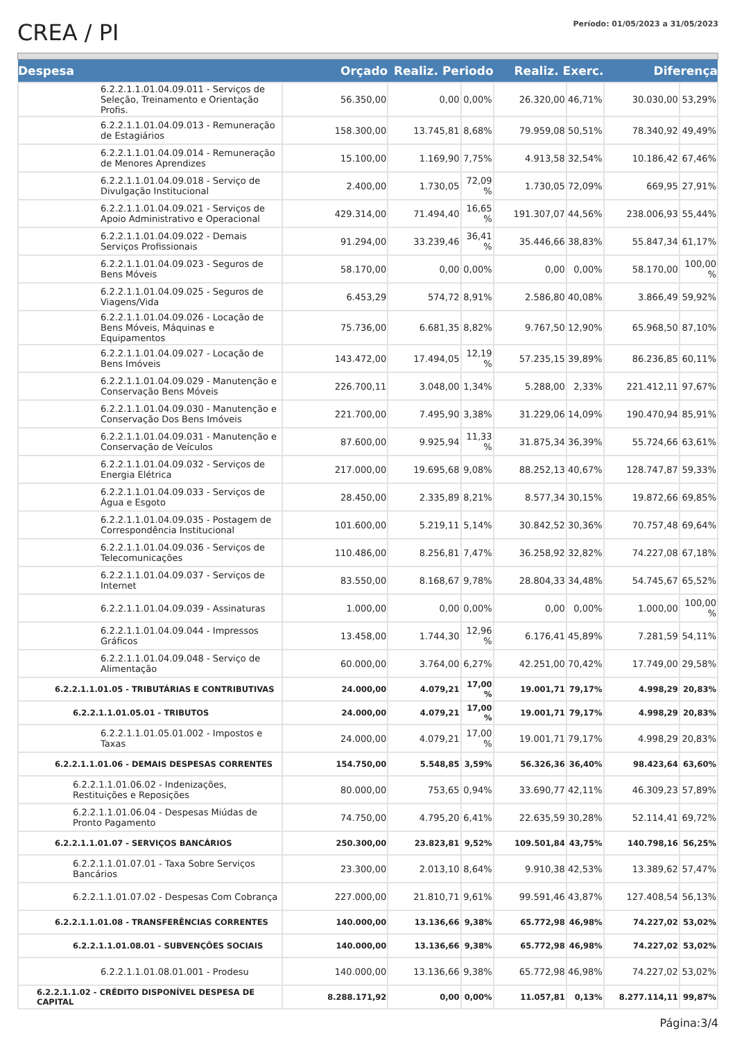CREA / PI
Período: 01/05/2023 a 31/05/2023
| Despesa | Orçado | Realiz. Periodo | | Realiz. Exerc. | | Diferença | |
| --- | --- | --- | --- | --- | --- | --- | --- |
| 6.2.2.1.1.01.04.09.011 - Serviços de Seleção, Treinamento e Orientação Profis. | 56.350,00 | 0,00 | 0,00% | 26.320,00 | 46,71% | 30.030,00 | 53,29% |
| 6.2.2.1.1.01.04.09.013 - Remuneração de Estagiários | 158.300,00 | 13.745,81 | 8,68% | 79.959,08 | 50,51% | 78.340,92 | 49,49% |
| 6.2.2.1.1.01.04.09.014 - Remuneração de Menores Aprendizes | 15.100,00 | 1.169,90 | 7,75% | 4.913,58 | 32,54% | 10.186,42 | 67,46% |
| 6.2.2.1.1.01.04.09.018 - Serviço de Divulgação Institucional | 2.400,00 | 1.730,05 | 72,09 % | 1.730,05 | 72,09% | 669,95 | 27,91% |
| 6.2.2.1.1.01.04.09.021 - Serviços de Apoio Administrativo e Operacional | 429.314,00 | 71.494,40 | 16,65 % | 191.307,07 | 44,56% | 238.006,93 | 55,44% |
| 6.2.2.1.1.01.04.09.022 - Demais Serviços Profissionais | 91.294,00 | 33.239,46 | 36,41 % | 35.446,66 | 38,83% | 55.847,34 | 61,17% |
| 6.2.2.1.1.01.04.09.023 - Seguros de Bens Móveis | 58.170,00 | 0,00 | 0,00% | 0,00 | 0,00% | 58.170,00 | 100,00 % |
| 6.2.2.1.1.01.04.09.025 - Seguros de Viagens/Vida | 6.453,29 | 574,72 | 8,91% | 2.586,80 | 40,08% | 3.866,49 | 59,92% |
| 6.2.2.1.1.01.04.09.026 - Locação de Bens Móveis, Máquinas e Equipamentos | 75.736,00 | 6.681,35 | 8,82% | 9.767,50 | 12,90% | 65.968,50 | 87,10% |
| 6.2.2.1.1.01.04.09.027 - Locação de Bens Imóveis | 143.472,00 | 17.494,05 | 12,19 % | 57.235,15 | 39,89% | 86.236,85 | 60,11% |
| 6.2.2.1.1.01.04.09.029 - Manutenção e Conservação Bens Móveis | 226.700,11 | 3.048,00 | 1,34% | 5.288,00 | 2,33% | 221.412,11 | 97,67% |
| 6.2.2.1.1.01.04.09.030 - Manutenção e Conservação Dos Bens Imóveis | 221.700,00 | 7.495,90 | 3,38% | 31.229,06 | 14,09% | 190.470,94 | 85,91% |
| 6.2.2.1.1.01.04.09.031 - Manutenção e Conservação de Veículos | 87.600,00 | 9.925,94 | 11,33 % | 31.875,34 | 36,39% | 55.724,66 | 63,61% |
| 6.2.2.1.1.01.04.09.032 - Serviços de Energia Elétrica | 217.000,00 | 19.695,68 | 9,08% | 88.252,13 | 40,67% | 128.747,87 | 59,33% |
| 6.2.2.1.1.01.04.09.033 - Serviços de Água e Esgoto | 28.450,00 | 2.335,89 | 8,21% | 8.577,34 | 30,15% | 19.872,66 | 69,85% |
| 6.2.2.1.1.01.04.09.035 - Postagem de Correspondência Institucional | 101.600,00 | 5.219,11 | 5,14% | 30.842,52 | 30,36% | 70.757,48 | 69,64% |
| 6.2.2.1.1.01.04.09.036 - Serviços de Telecomunicações | 110.486,00 | 8.256,81 | 7,47% | 36.258,92 | 32,82% | 74.227,08 | 67,18% |
| 6.2.2.1.1.01.04.09.037 - Serviços de Internet | 83.550,00 | 8.168,67 | 9,78% | 28.804,33 | 34,48% | 54.745,67 | 65,52% |
| 6.2.2.1.1.01.04.09.039 - Assinaturas | 1.000,00 | 0,00 | 0,00% | 0,00 | 0,00% | 1.000,00 | 100,00 % |
| 6.2.2.1.1.01.04.09.044 - Impressos Gráficos | 13.458,00 | 1.744,30 | 12,96 % | 6.176,41 | 45,89% | 7.281,59 | 54,11% |
| 6.2.2.1.1.01.04.09.048 - Serviço de Alimentação | 60.000,00 | 3.764,00 | 6,27% | 42.251,00 | 70,42% | 17.749,00 | 29,58% |
| 6.2.2.1.1.01.05 - TRIBUTÁRIAS E CONTRIBUTIVAS | 24.000,00 | 4.079,21 | 17,00 % | 19.001,71 | 79,17% | 4.998,29 | 20,83% |
| 6.2.2.1.1.01.05.01 - TRIBUTOS | 24.000,00 | 4.079,21 | 17,00 % | 19.001,71 | 79,17% | 4.998,29 | 20,83% |
| 6.2.2.1.1.01.05.01.002 - Impostos e Taxas | 24.000,00 | 4.079,21 | 17,00 % | 19.001,71 | 79,17% | 4.998,29 | 20,83% |
| 6.2.2.1.1.01.06 - DEMAIS DESPESAS CORRENTES | 154.750,00 | 5.548,85 | 3,59% | 56.326,36 | 36,40% | 98.423,64 | 63,60% |
| 6.2.2.1.1.01.06.02 - Indenizações, Restituições e Reposições | 80.000,00 | 753,65 | 0,94% | 33.690,77 | 42,11% | 46.309,23 | 57,89% |
| 6.2.2.1.1.01.06.04 - Despesas Miúdas de Pronto Pagamento | 74.750,00 | 4.795,20 | 6,41% | 22.635,59 | 30,28% | 52.114,41 | 69,72% |
| 6.2.2.1.1.01.07 - SERVIÇOS BANCÁRIOS | 250.300,00 | 23.823,81 | 9,52% | 109.501,84 | 43,75% | 140.798,16 | 56,25% |
| 6.2.2.1.1.01.07.01 - Taxa Sobre Serviços Bancários | 23.300,00 | 2.013,10 | 8,64% | 9.910,38 | 42,53% | 13.389,62 | 57,47% |
| 6.2.2.1.1.01.07.02 - Despesas Com Cobrança | 227.000,00 | 21.810,71 | 9,61% | 99.591,46 | 43,87% | 127.408,54 | 56,13% |
| 6.2.2.1.1.01.08 - TRANSFERÊNCIAS CORRENTES | 140.000,00 | 13.136,66 | 9,38% | 65.772,98 | 46,98% | 74.227,02 | 53,02% |
| 6.2.2.1.1.01.08.01 - SUBVENÇÕES SOCIAIS | 140.000,00 | 13.136,66 | 9,38% | 65.772,98 | 46,98% | 74.227,02 | 53,02% |
| 6.2.2.1.1.01.08.01.001 - Prodesu | 140.000,00 | 13.136,66 | 9,38% | 65.772,98 | 46,98% | 74.227,02 | 53,02% |
| 6.2.2.1.1.02 - CRÉDITO DISPONÍVEL DESPESA DE CAPITAL | 8.288.171,92 | 0,00 | 0,00% | 11.057,81 | 0,13% | 8.277.114,11 | 99,87% |
Página:3/4